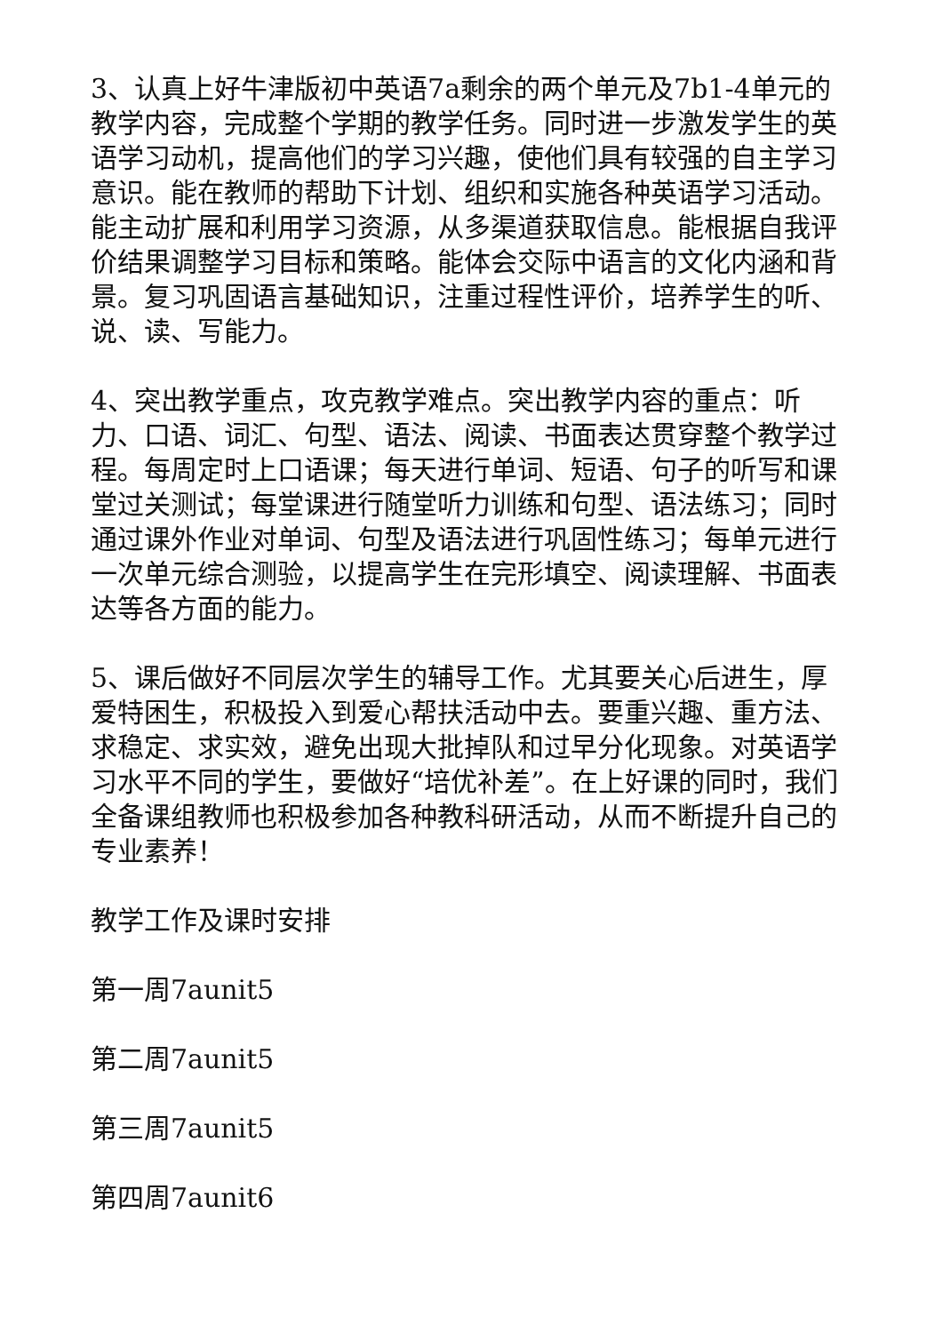3、认真上好牛津版初中英语7a剩余的两个单元及7b1-4单元的教学内容，完成整个学期的教学任务。同时进一步激发学生的英语学习动机，提高他们的学习兴趣，使他们具有较强的自主学习意识。能在教师的帮助下计划、组织和实施各种英语学习活动。能主动扩展和利用学习资源，从多渠道获取信息。能根据自我评价结果调整学习目标和策略。能体会交际中语言的文化内涵和背景。复习巩固语言基础知识，注重过程性评价，培养学生的听、说、读、写能力。
4、突出教学重点，攻克教学难点。突出教学内容的重点：听力、口语、词汇、句型、语法、阅读、书面表达贯穿整个教学过程。每周定时上口语课；每天进行单词、短语、句子的听写和课堂过关测试；每堂课进行随堂听力训练和句型、语法练习；同时通过课外作业对单词、句型及语法进行巩固性练习；每单元进行一次单元综合测验，以提高学生在完形填空、阅读理解、书面表达等各方面的能力。
5、课后做好不同层次学生的辅导工作。尤其要关心后进生，厚爱特困生，积极投入到爱心帮扶活动中去。要重兴趣、重方法、求稳定、求实效，避免出现大批掉队和过早分化现象。对英语学习水平不同的学生，要做好“培优补差”。在上好课的同时，我们全备课组教师也积极参加各种教科研活动，从而不断提升自己的专业素养！
教学工作及课时安排
第一周7aunit5
第二周7aunit5
第三周7aunit5
第四周7aunit6